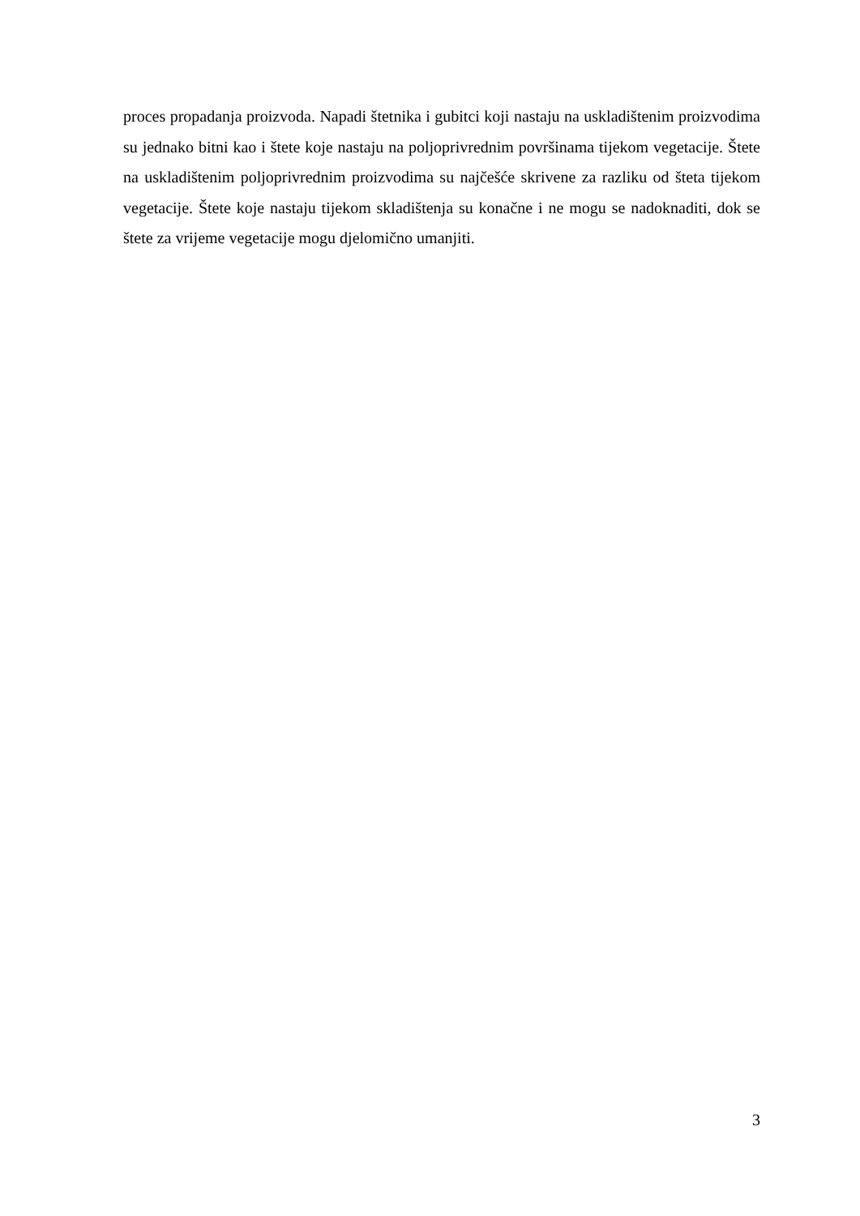proces propadanja proizvoda. Napadi štetnika i gubitci koji nastaju na uskladištenim proizvodima su jednako bitni kao i štete koje nastaju na poljoprivrednim površinama tijekom vegetacije. Štete na uskladištenim poljoprivrednim proizvodima su najčešće skrivene za razliku od šteta tijekom vegetacije. Štete koje nastaju tijekom skladištenja su konačne i ne mogu se nadoknaditi, dok se štete za vrijeme vegetacije mogu djelomično umanjiti.
3